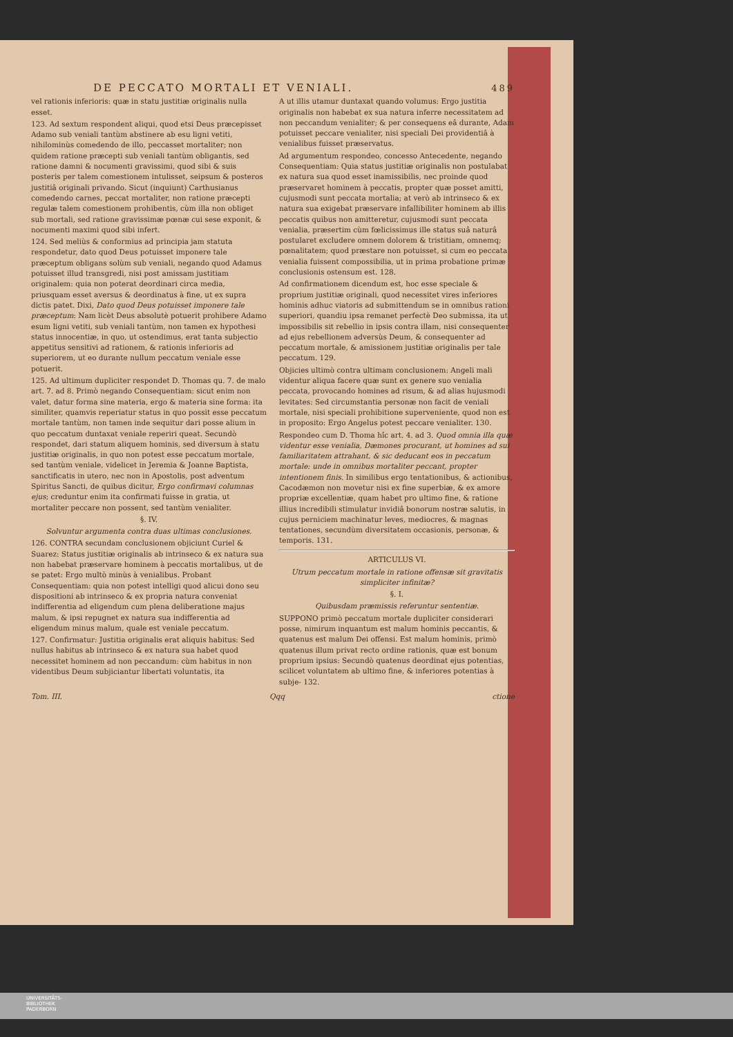DE PECCATO MORTALI ET VENIALI. 489
vel rationis inferioris: quæ in statu justitiæ originalis nulla esset.
123. Ad sextum respondent aliqui, quod etsi Deus præcepisset Adamo sub veniali tantùm abstinere ab esu ligni vetiti, nihilominùs comedendo de illo, peccasset mortaliter; non quidem ratione præcepti sub veniali tantùm obligantis, sed ratione damni & nocumenti gravissimi, quod sibi & suis posteris per talem comestionem intulisset, seipsum & posteros justitiâ originali privando. Sicut (inquiunt) Carthusianus comedendo carnes, peccat mortaliter, non ratione præcepti regulæ talem comestionem prohibentis, cùm illa non obliget sub mortali, sed ratione gravissimæ pœnæ cui sese exponit, & nocumenti maximi quod sibi infert.
124. Sed meliùs & conformius ad principia jam statuta respondetur, dato quod Deus potuisset imponere tale præceptum obligans solùm sub veniali, negando quod Adamus potuisset illud transgredi, nisi post amissam justitiam originalem: quia non poterat deordinari circa media, priusquam esset aversus & deordinatus à fine, ut ex supra dictis patet. Dixi, Dato quod Deus potuisset imponere tale præceptum: Nam licèt Deus absolutè potuerit prohibere Adamo esum ligni vetiti, sub veniali tantùm, non tamen ex hypothesi status innocentiæ, in quo, ut ostendimus, erat tanta subjectio appetitus sensitivi ad rationem, & rationis inferioris ad superiorem, ut eo durante nullum peccatum veniale esse potuerit.
125. Ad ultimum dupliciter respondet D. Thomas qu. 7. de malo art. 7. ad 8. Primò negando Consequentiam: sicut enim non valet, datur forma sine materia, ergo & materia sine forma: ita similiter, quamvis reperiatur status in quo possit esse peccatum mortale tantùm, non tamen inde sequitur dari posse alium in quo peccatum duntaxat veniale reperiri queat. Secundò respondet, dari statum aliquem hominis, sed diversum à statu justitiæ originalis, in quo non potest esse peccatum mortale, sed tantùm veniale, videlicet in Jeremia & Joanne Baptista, sanctificatis in utero, nec non in Apostolis, post adventum Spiritus Sancti, de quibus dicitur, Ergo confirmavi columnas ejus; creduntur enim ita confirmati fuisse in gratia, ut mortaliter peccare non possent, sed tantùm venialiter.
§. IV.
Solvuntur argumenta contra duas ultimas conclusiones.
126. CONTRA secundam conclusionem objiciunt Curiel & Suarez: Status justitiæ originalis ab intrinseco & ex natura sua non habebat præservare hominem à peccatis mortalibus, ut de se patet: Ergo multò minùs à venialibus. Probant Consequentiam: quia non potest intelligi quod alicui dono seu dispositioni ab intrinseco & ex propria natura conveniat indifferentia ad eligendum cum plena deliberatione majus malum, & ipsi repugnet ex natura sua indifferentia ad eligendum minus malum, quale est veniale peccatum.
127. Confirmatur: Justitia originalis erat aliquis habitus: Sed nullus habitus ab intrinseco & ex natura sua habet quod necessitet hominem ad non peccandum: cùm habitus in non videntibus Deum subjiciantur libertati voluntatis, ita
A ut illis utamur duntaxat quando volumus: Ergo justitia originalis non habebat ex sua natura inferre necessitatem ad non peccandum venialiter; & per consequens eâ durante, Adam potuisset peccare venialiter, nisi speciali Dei providentiâ à venialibus fuisset præservatus.
Ad argumentum respondeo, concesso Antecedente, negando Consequentiam: Quia status justitiæ originalis non postulabat ex natura sua quod esset inamissibilis, nec proinde quod præservaret hominem à peccatis, propter quæ posset amitti, cujusmodi sunt peccata mortalia; at verò ab intrinseco & ex natura sua exigebat præservare infallibiliter hominem ab illis peccatis quibus non amitteretur, cujusmodi sunt peccata venialia, præsertim cùm fœlicissimus ille status suâ naturâ postularet excludere omnem dolorem & tristitiam, omnemq; pœnalitatem; quod præstare non potuisset, si cum eo peccata venialia fuissent compossibilia, ut in prima probatione primæ conclusionis ostensum est. 128.
Ad confirmationem dicendum est, hoc esse speciale & proprium justitiæ originali, quod necessitet vires inferiores hominis adhuc viatoris ad submittendum se in omnibus rationi superiori, quandiu ipsa remanet perfectè Deo submissa, ita ut impossibilis sit rebellio in ipsis contra illam, nisi consequenter ad ejus rebellionem adversùs Deum, & consequenter ad peccatum mortale, & amissionem justitiæ originalis per tale peccatum. 129.
Objicies ultimò contra ultimam conclusionem: Angeli mali videntur aliqua facere quæ sunt ex genere suo venialia peccata, provocando homines ad risum, & ad alias hujusmodi levitates: Sed circumstantia personæ non facit de veniali mortale, nisi speciali prohibitione superveniente, quod non est in proposito: Ergo Angelus potest peccare venialiter. 130.
Respondeo cum D. Thoma hîc art. 4. ad 3. Quod omnia illa quæ videntur esse venialia, Dæmones procurant, ut homines ad sui familiaritatem attrahant, & sic deducant eos in peccatum mortale: unde in omnibus mortaliter peccant, propter intentionem finis. In similibus ergo tentationibus, & actionibus, Cacodæmon non movetur nisi ex fine superbiæ, & ex amore propriæ excellentiæ, quam habet pro ultimo fine, & ratione illius incredibili stimulatur invidiâ bonorum nostræ salutis, in cujus perniciem machinatur leves, mediocres, & magnas tentationes, secundùm diversitatem occasionis, personæ, & temporis. 131.
ARTICULUS VI.
Utrum peccatum mortale in ratione offensæ sit gravitatis simpliciter infinitæ?
§. I.
Quibusdam præmissis referuntur sententiæ.
SUPPONO primò peccatum mortale dupliciter considerari posse, nimirum inquantum est malum hominis peccantis, & quatenus est malum Dei offensi. Est malum hominis, primò quatenus illum privat recto ordine rationis, quæ est bonum proprium ipsius: Secundò quatenus deordinat ejus potentias, scilicet voluntatem ab ultimo fine, & inferiores potentias à subje- 132.
Tom. III. Qqq ctione
UNIVERSITÄTS-
BIBLIOTHEK
PADERBORN